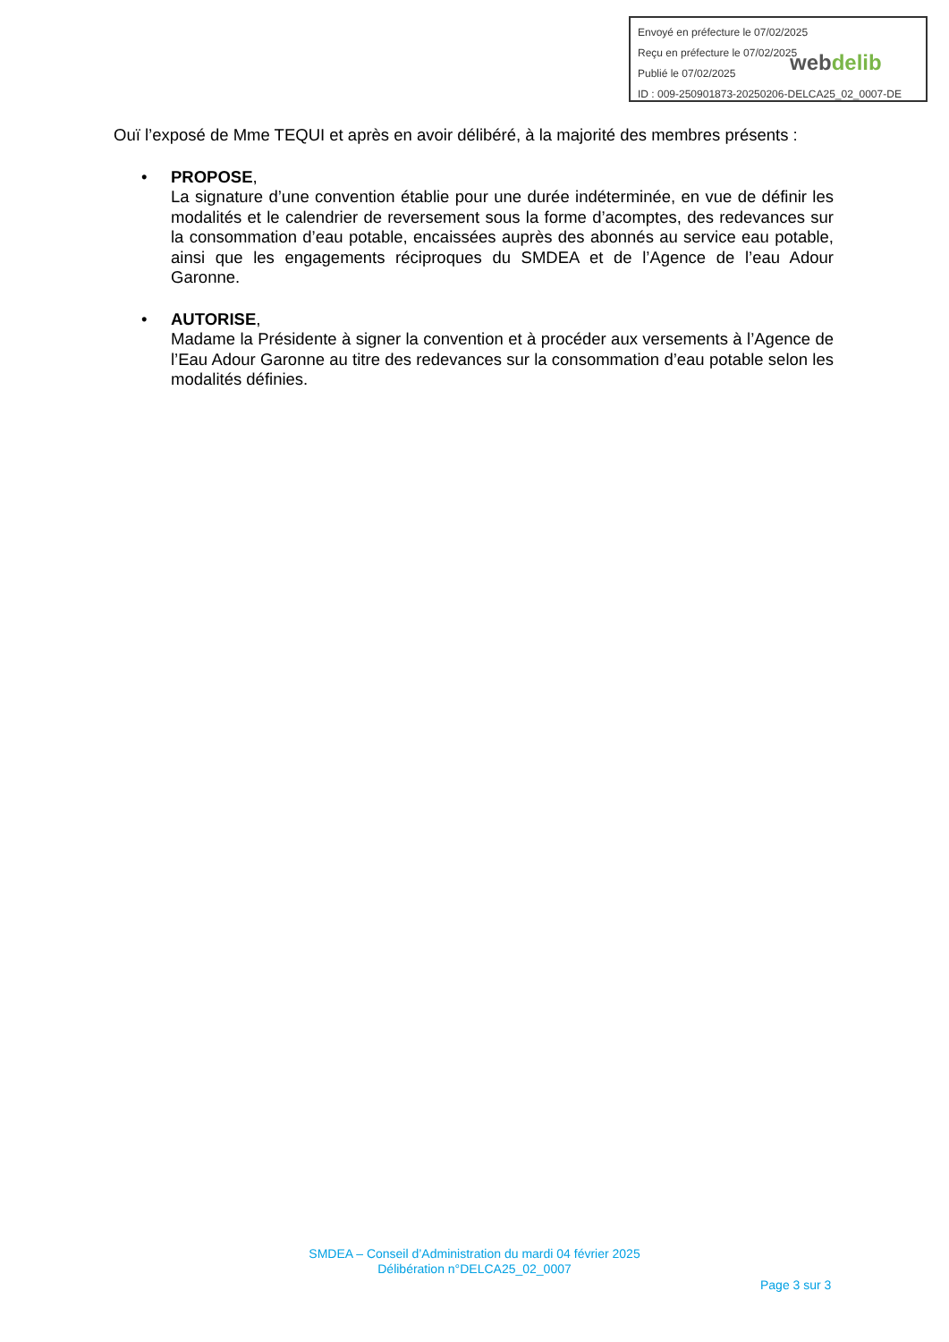Envoyé en préfecture le 07/02/2025
Reçu en préfecture le 07/02/2025
Publié le 07/02/2025
ID : 009-250901873-20250206-DELCA25_02_0007-DE
webdelib
Ouï l’exposé de Mme TEQUI et après en avoir délibéré, à la majorité des membres présents :
• PROPOSE,
La signature d’une convention établie pour une durée indéterminée, en vue de définir les modalités et le calendrier de reversement sous la forme d’acomptes, des redevances sur la consommation d’eau potable, encaissées auprès des abonnés au service eau potable, ainsi que les engagements réciproques du SMDEA et de l’Agence de l’eau Adour Garonne.
• AUTORISE,
Madame la Présidente à signer la convention et à procéder aux versements à l’Agence de l’Eau Adour Garonne au titre des redevances sur la consommation d’eau potable selon les modalités définies.
SMDEA – Conseil d’Administration du mardi 04 février 2025
Délibération n°DELCA25_02_0007
Page 3 sur 3